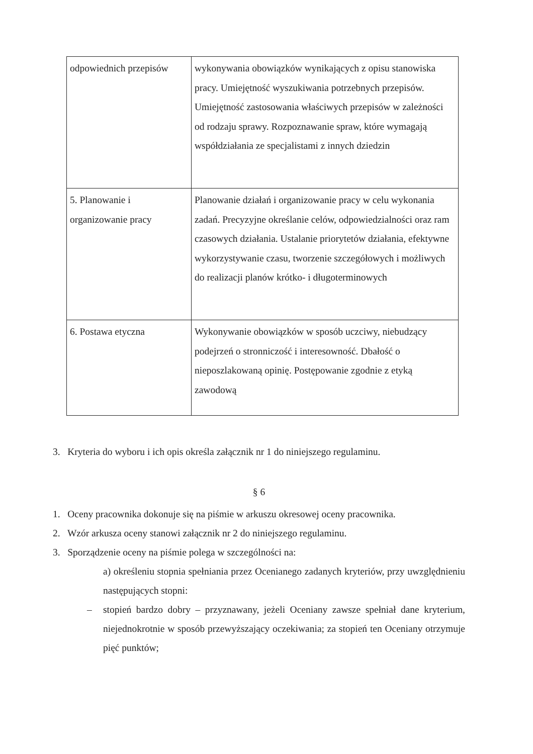| odpowiednich przepisów | wykonywania obowiązków wynikających z opisu stanowiska pracy. Umiejętność wyszukiwania potrzebnych przepisów. Umiejętność zastosowania właściwych przepisów w zależności od rodzaju sprawy. Rozpoznawanie spraw, które wymagają współdziałania ze specjalistami z innych dziedzin |
| 5. Planowanie i organizowanie pracy | Planowanie działań i organizowanie pracy w celu wykonania zadań. Precyzyjne określanie celów, odpowiedzialności oraz ram czasowych działania. Ustalanie priorytetów działania, efektywne wykorzystywanie czasu, tworzenie szczegółowych i możliwych do realizacji planów krótko- i długoterminowych |
| 6. Postawa etyczna | Wykonywanie obowiązków w sposób uczciwy, niebudzący podejrzeń o stronniczość i interesowność. Dbałość o nieposzlakowaną opinię. Postępowanie zgodnie z etyką zawodową |
3. Kryteria do wyboru i ich opis określa załącznik nr 1 do niniejszego regulaminu.
§ 6
1. Oceny pracownika dokonuje się na piśmie w arkuszu okresowej oceny pracownika.
2. Wzór arkusza oceny stanowi załącznik nr 2 do niniejszego regulaminu.
3. Sporządzenie oceny na piśmie polega w szczególności na:
a) określeniu stopnia spełniania przez Ocenianego zadanych kryteriów, przy uwzględnieniu następujących stopni:
– stopień bardzo dobry – przyznawany, jeżeli Oceniany zawsze spełniał dane kryterium, niejednokrotnie w sposób przewyższający oczekiwania; za stopień ten Oceniany otrzymuje pięć punktów;